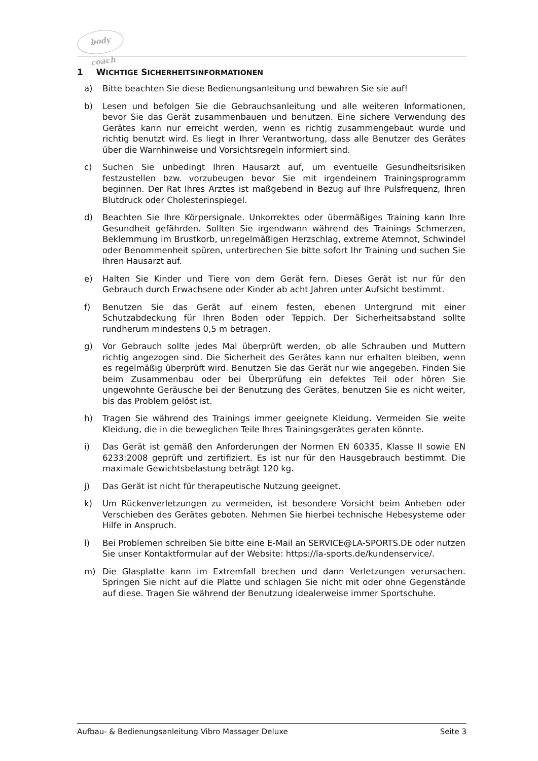body coach
1 WICHTIGE SICHERHEITSINFORMATIONEN
a) Bitte beachten Sie diese Bedienungsanleitung und bewahren Sie sie auf!
b) Lesen und befolgen Sie die Gebrauchsanleitung und alle weiteren Informationen, bevor Sie das Gerät zusammenbauen und benutzen. Eine sichere Verwendung des Gerätes kann nur erreicht werden, wenn es richtig zusammengebaut wurde und richtig benutzt wird. Es liegt in Ihrer Verantwortung, dass alle Benutzer des Gerätes über die Warnhinweise und Vorsichtsregeln informiert sind.
c) Suchen Sie unbedingt Ihren Hausarzt auf, um eventuelle Gesundheitsrisiken festzustellen bzw. vorzubeugen bevor Sie mit irgendeinem Trainingsprogramm beginnen. Der Rat Ihres Arztes ist maßgebend in Bezug auf Ihre Pulsfrequenz, Ihren Blutdruck oder Cholesterinspiegel.
d) Beachten Sie Ihre Körpersignale. Unkorrektes oder übermäßiges Training kann Ihre Gesundheit gefährden. Sollten Sie irgendwann während des Trainings Schmerzen, Beklemmung im Brustkorb, unregelmäßigen Herzschlag, extreme Atemnot, Schwindel oder Benommenheit spüren, unterbrechen Sie bitte sofort Ihr Training und suchen Sie Ihren Hausarzt auf.
e) Halten Sie Kinder und Tiere von dem Gerät fern. Dieses Gerät ist nur für den Gebrauch durch Erwachsene oder Kinder ab acht Jahren unter Aufsicht bestimmt.
f) Benutzen Sie das Gerät auf einem festen, ebenen Untergrund mit einer Schutzabdeckung für Ihren Boden oder Teppich. Der Sicherheitsabstand sollte rundherum mindestens 0,5 m betragen.
g) Vor Gebrauch sollte jedes Mal überprüft werden, ob alle Schrauben und Muttern richtig angezogen sind. Die Sicherheit des Gerätes kann nur erhalten bleiben, wenn es regelmäßig überprüft wird. Benutzen Sie das Gerät nur wie angegeben. Finden Sie beim Zusammenbau oder bei Überprüfung ein defektes Teil oder hören Sie ungewohnte Geräusche bei der Benutzung des Gerätes, benutzen Sie es nicht weiter, bis das Problem gelöst ist.
h) Tragen Sie während des Trainings immer geeignete Kleidung. Vermeiden Sie weite Kleidung, die in die beweglichen Teile Ihres Trainingsgerätes geraten könnte.
i) Das Gerät ist gemäß den Anforderungen der Normen EN 60335, Klasse II sowie EN 6233:2008 geprüft und zertifiziert. Es ist nur für den Hausgebrauch bestimmt. Die maximale Gewichtsbelastung beträgt 120 kg.
j) Das Gerät ist nicht für therapeutische Nutzung geeignet.
k) Um Rückenverletzungen zu vermeiden, ist besondere Vorsicht beim Anheben oder Verschieben des Gerätes geboten. Nehmen Sie hierbei technische Hebesysteme oder Hilfe in Anspruch.
l) Bei Problemen schreiben Sie bitte eine E-Mail an SERVICE@LA-SPORTS.DE oder nutzen Sie unser Kontaktformular auf der Website: https://la-sports.de/kundenservice/.
m) Die Glasplatte kann im Extremfall brechen und dann Verletzungen verursachen. Springen Sie nicht auf die Platte und schlagen Sie nicht mit oder ohne Gegenstände auf diese. Tragen Sie während der Benutzung idealerweise immer Sportschuhe.
Aufbau- & Bedienungsanleitung Vibro Massager Deluxe Seite 3